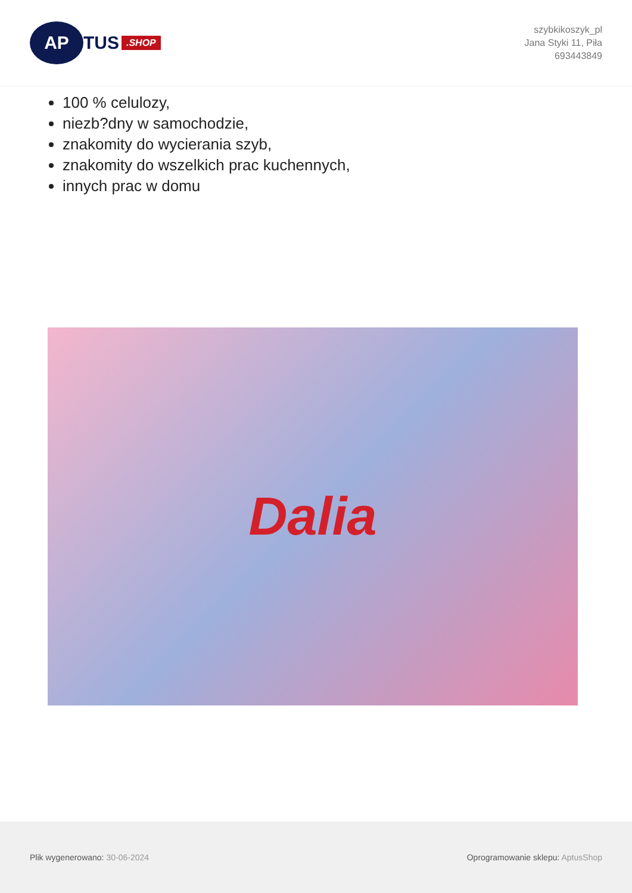AP
TUS
.SHOP
szybkikoszyk_pl
Jana Styki 11, Piła
693443849
100 % celulozy,
niezb?dny w samochodzie,
znakomity do wycierania szyb,
znakomity do wszelkich prac kuchennych,
innych prac w domu
Dalia
Plik wygenerowano: 30-06-2024
Oprogramowanie sklepu: AptusShop